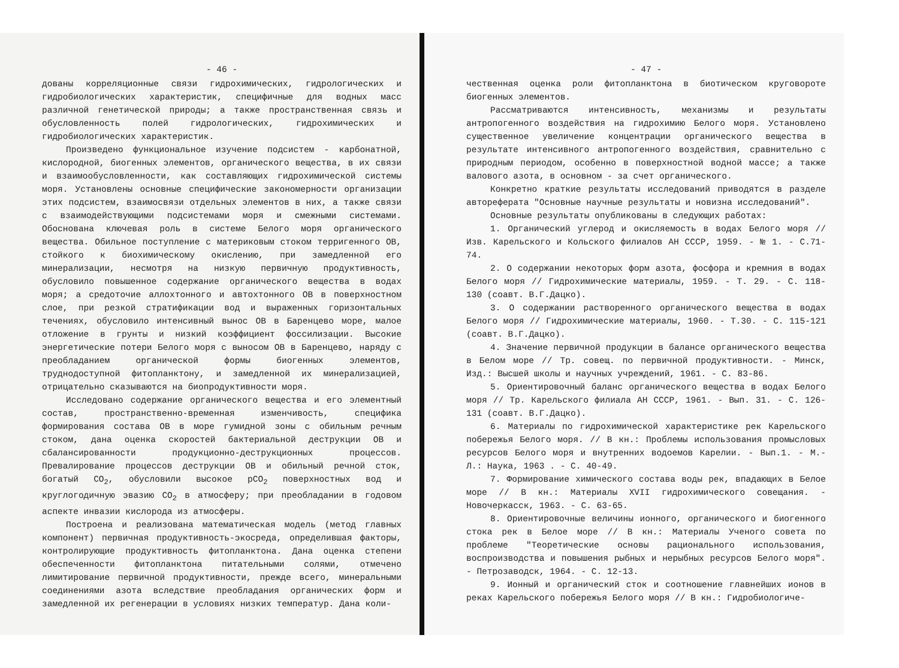- 46 -
дованы корреляционные связи гидрохимических, гидрологических и гидробиологических характеристик, специфичные для водных масс различной генетической природы; а также пространственная связь и обусловленность полей гидрологических, гидрохимических и гидробиологических характеристик.
Произведено функциональное изучение подсистем - карбонатной, кислородной, биогенных элементов, органического вещества, в их связи и взаимообусловленности, как составляющих гидрохимической системы моря. Установлены основные специфические закономерности организации этих подсистем, взаимосвязи отдельных элементов в них, а также связи с взаимодействующими подсистемами моря и смежными системами. Обоснована ключевая роль в системе Белого моря органического вещества. Обильное поступление с материковым стоком терригенного ОВ, стойкого к биохимическому окислению, при замедленной его минерализации, несмотря на низкую первичную продуктивность, обусловило повышенное содержание органического вещества в водах моря; а средоточие аллохтонного и автохтонного ОВ в поверхностном слое, при резкой стратификации вод и выраженных горизонтальных течениях, обусловило интенсивный вынос ОВ в Баренцево море, малое отложение в грунты и низкий коэффициент фоссилизации. Высокие энергетические потери Белого моря с выносом ОВ в Баренцево, наряду с преобладанием органической формы биогенных элементов, труднодоступной фитопланктону, и замедленной их минерализацией, отрицательно сказываются на биопродуктивности моря.
Исследовано содержание органического вещества и его элементный состав, пространственно-временная изменчивость, специфика формирования состава ОВ в море гумидной зоны с обильным речным стоком, дана оценка скоростей бактериальной деструкции ОВ и сбалансированности продукционно-деструкционных процессов. Превалирование процессов деструкции ОВ и обильный речной сток, богатый CO<sub>2</sub>, обусловили высокое pCO<sub>2</sub> поверхностных вод и круглогодичную эвазию CO<sub>2</sub> в атмосферу; при преобладании в годовом аспекте инвазии кислорода из атмосферы.
Построена и реализована математическая модель (метод главных компонент) первичная продуктивность-экосреда, определившая факторы, контролирующие продуктивность фитопланктона. Дана оценка степени обеспеченности фитопланктона питательными солями, отмечено лимитирование первичной продуктивности, прежде всего, минеральными соединениями азота вследствие преобладания органических форм и замедленной их регенерации в условиях низких температур. Дана коли-
- 47 -
чественная оценка роли фитопланктона в биотическом круговороте биогенных элементов.
Рассматриваются интенсивность, механизмы и результаты антропогенного воздействия на гидрохимию Белого моря. Установлено существенное увеличение концентрации органического вещества в результате интенсивного антропогенного воздействия, сравнительно с природным периодом, особенно в поверхностной водной массе; а также валового азота, в основном - за счет органического.
Конкретно краткие результаты исследований приводятся в разделе автореферата "Основные научные результаты и новизна исследований".
Основные результаты опубликованы в следующих работах:
1. Органический углерод и окисляемость в водах Белого моря // Изв. Карельского и Кольского филиалов АН СССР, 1959. - № 1. - С.71-74.
2. О содержании некоторых форм азота, фосфора и кремния в водах Белого моря // Гидрохимические материалы, 1959. - Т. 29. - С. 118-130 (соавт. В.Г.Дацко).
3. О содержании растворенного органического вещества в водах Белого моря // Гидрохимические материалы, 1960. - Т.30. - С. 115-121 (соавт. В.Г.Дацко).
4. Значение первичной продукции в балансе органического вещества в Белом море // Тр. совещ. по первичной продуктивности. - Минск, Изд.: Высшей школы и научных учреждений, 1961. - С. 83-86.
5. Ориентировочный баланс органического вещества в водах Белого моря // Тр. Карельского филиала АН СССР, 1961. - Вып. 31. - С. 126-131 (соавт. В.Г.Дацко).
6. Материалы по гидрохимической характеристике рек Карельского побережья Белого моря. // В кн.: Проблемы использования промысловых ресурсов Белого моря и внутренних водоемов Карелии. - Вып.1. - М.-Л.: Наука, 1963 . - С. 40-49.
7. Формирование химического состава воды рек, впадающих в Белое море // В кн.: Материалы XVII гидрохимического совещания. - Новочеркасск, 1963. - С. 63-65.
8. Ориентировочные величины ионного, органического и биогенного стока рек в Белое море // В кн.: Материалы Ученого совета по проблеме "Теоретические основы рационального использования, воспроизводства и повышения рыбных и нерыбных ресурсов Белого моря". - Петрозаводск, 1964. - С. 12-13.
9. Ионный и органический сток и соотношение главнейших ионов в реках Карельского побережья Белого моря // В кн.: Гидробиологиче-